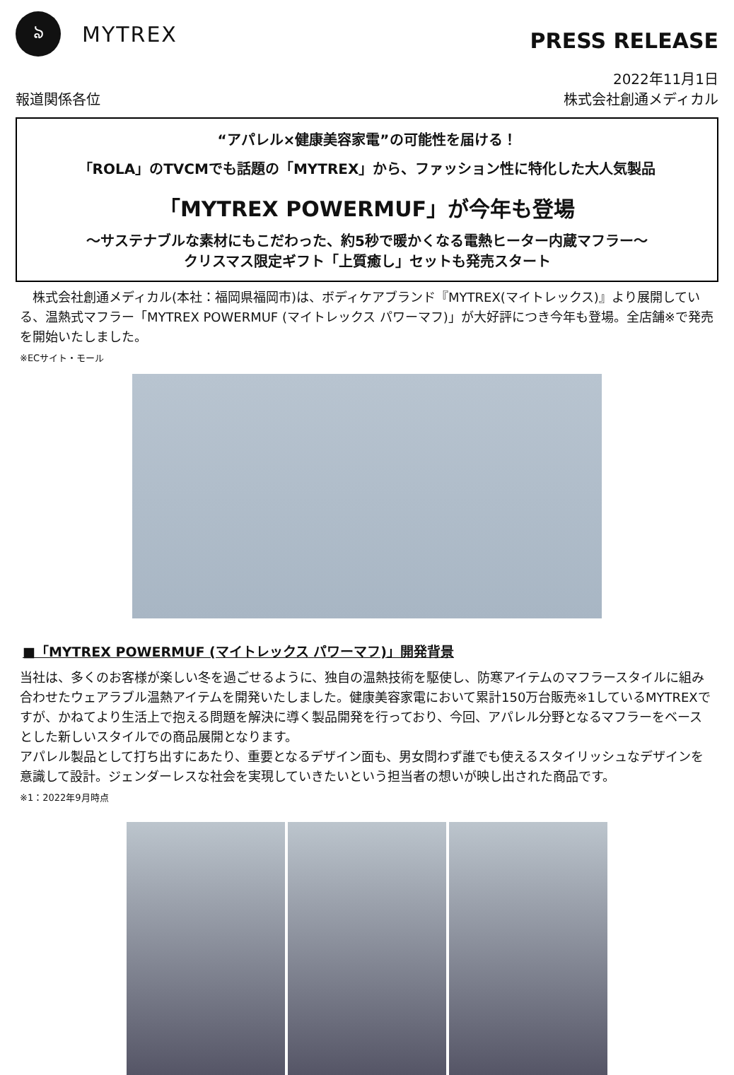ঌ
MYTREX
PRESS RELEASE
報道関係各位
2022年11月1日
株式会社創通メディカル
“アパレル×健康美容家電”の可能性を届ける！
「ROLA」のTVCMでも話題の「MYTREX」から、ファッション性に特化した大人気製品
「MYTREX POWERMUF」が今年も登場
～サステナブルな素材にもこだわった、約5秒で暖かくなる電熱ヒーター内蔵マフラー～
クリスマス限定ギフト「上質癒し」セットも発売スタート
　株式会社創通メディカル(本社：福岡県福岡市)は、ボディケアブランド『MYTREX(マイトレックス)』より展開している、温熱式マフラー「MYTREX POWERMUF (マイトレックス パワーマフ)」が大好評につき今年も登場。全店舗※で発売を開始いたしました。
※ECサイト・モール
■「MYTREX POWERMUF (マイトレックス パワーマフ)」開発背景
当社は、多くのお客様が楽しい冬を過ごせるように、独自の温熱技術を駆使し、防寒アイテムのマフラースタイルに組み合わせたウェアラブル温熱アイテムを開発いたしました。健康美容家電において累計150万台販売※1しているMYTREXですが、かねてより生活上で抱える問題を解決に導く製品開発を行っており、今回、アパレル分野となるマフラーをベースとした新しいスタイルでの商品展開となります。
アパレル製品として打ち出すにあたり、重要となるデザイン面も、男女問わず誰でも使えるスタイリッシュなデザインを意識して設計。ジェンダーレスな社会を実現していきたいという担当者の想いが映し出された商品です。
※1：2022年9月時点